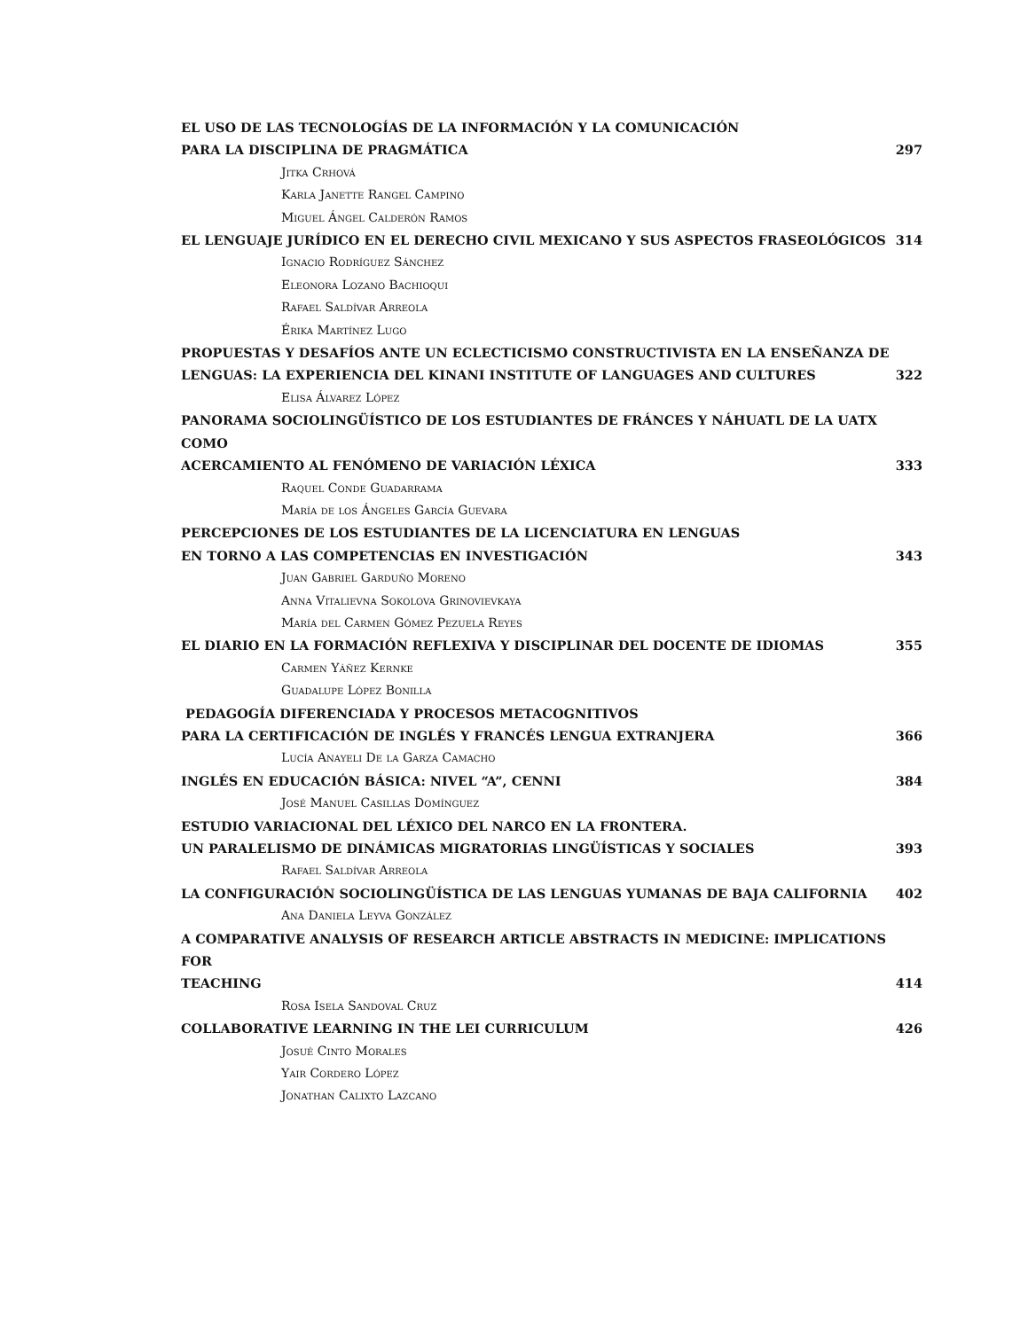EL USO DE LAS TECNOLOGÍAS DE LA INFORMACIÓN Y LA COMUNICACIÓN
PARA LA DISCIPLINA DE PRAGMÁTICA 297
Jitka Crhová
Karla Janette Rangel Campino
Miguel Ángel Calderón Ramos
EL LENGUAJE JURÍDICO EN EL DERECHO CIVIL MEXICANO Y SUS ASPECTOS FRASEOLÓGICOS 314
Ignacio Rodríguez Sánchez
Eleonora Lozano Bachioqui
Rafael Saldívar Arreola
Érika Martínez Lugo
PROPUESTAS Y DESAFÍOS ANTE UN ECLECTICISMO CONSTRUCTIVISTA EN LA ENSEÑANZA DE
LENGUAS: LA EXPERIENCIA DEL KINANI INSTITUTE OF LANGUAGES AND CULTURES 322
Elisa Álvarez López
PANORAMA SOCIOLINGÜÍSTICO DE LOS ESTUDIANTES DE FRÁNCES Y NÁHUATL DE LA UATX COMO
ACERCAMIENTO AL FENÓMENO DE VARIACIÓN LÉXICA 333
Raquel Conde Guadarrama
María de los Ángeles García Guevara
PERCEPCIONES DE LOS ESTUDIANTES DE LA LICENCIATURA EN LENGUAS
EN TORNO A LAS COMPETENCIAS EN INVESTIGACIÓN 343
Juan Gabriel Garduño Moreno
Anna Vitalievna Sokolova Grinovievkaya
María del Carmen Gómez Pezuela Reyes
EL DIARIO EN LA FORMACIÓN REFLEXIVA Y DISCIPLINAR DEL DOCENTE DE IDIOMAS 355
Carmen Yáñez Kernke
Guadalupe López Bonilla
PEDAGOGÍA DIFERENCIADA Y PROCESOS METACOGNITIVOS
PARA LA CERTIFICACIÓN DE INGLÉS Y FRANCÉS LENGUA EXTRANJERA 366
Lucía Anayeli De la Garza Camacho
INGLÉS EN EDUCACIÓN BÁSICA: NIVEL “A”, CENNI 384
José Manuel Casillas Domínguez
ESTUDIO VARIACIONAL DEL LÉXICO DEL NARCO EN LA FRONTERA.
UN PARALELISMO DE DINÁMICAS MIGRATORIAS LINGÜÍSTICAS Y SOCIALES 393
Rafael Saldívar Arreola
LA CONFIGURACIÓN SOCIOLINGÜÍSTICA DE LAS LENGUAS YUMANAS DE BAJA CALIFORNIA 402
Ana Daniela Leyva González
A COMPARATIVE ANALYSIS OF RESEARCH ARTICLE ABSTRACTS IN MEDICINE: IMPLICATIONS FOR
TEACHING 414
Rosa Isela Sandoval Cruz
COLLABORATIVE LEARNING IN THE LEI CURRICULUM 426
Josué Cinto Morales
Yair Cordero López
Jonathan Calixto Lazcano